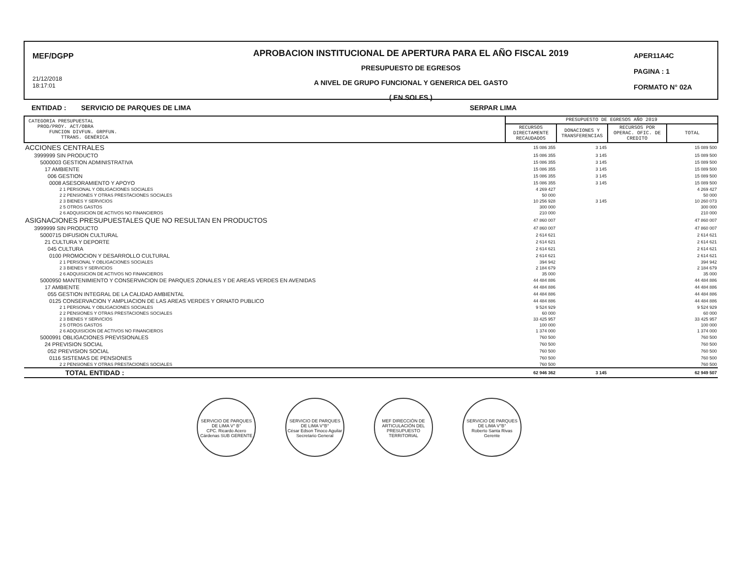MEF/DGPP
21/12/2018
18:17:01
APROBACION INSTITUCIONAL DE APERTURA PARA EL AÑO FISCAL 2019
PRESUPUESTO DE EGRESOS
A NIVEL DE GRUPO FUNCIONAL Y GENERICA DEL GASTO
( EN SOLES )
APER11A4C
PAGINA : 1
FORMATO N° 02A
ENTIDAD : SERVICIO DE PARQUES DE LIMA SERPAR LIMA
| CATEGORIA PRESUPUESTAL PROD/PROY. ACT/OBRA FUNCION DIVFUN. GRPFUN. TTRANS. GENÉRICA | PRESUPUESTO DE EGRESOS AÑO 2019 | | | |
| --- | --- | --- | --- | --- |
| | RECURSOS DIRECTAMENTE RECAUDADOS | DONACIONES Y TRANSFERENCIAS | RECURSOS POR OPERAC. OFIC. DE CREDITO | TOTAL |
| ACCIONES CENTRALES | 15 086 355 | 3 145 | | 15 089 500 |
| 3999999 SIN PRODUCTO | 15 086 355 | 3 145 | | 15 089 500 |
| 5000003 GESTION ADMINISTRATIVA | 15 086 355 | 3 145 | | 15 089 500 |
| 17 AMBIENTE | 15 086 355 | 3 145 | | 15 089 500 |
| 006 GESTION | 15 086 355 | 3 145 | | 15 089 500 |
| 0008 ASESORAMIENTO Y APOYO | 15 086 355 | 3 145 | | 15 089 500 |
| 2 1 PERSONAL Y OBLIGACIONES SOCIALES | 4 269 427 | | | 4 269 427 |
| 2 2 PENSIONES Y OTRAS PRESTACIONES SOCIALES | 50 000 | | | 50 000 |
| 2 3 BIENES Y SERVICIOS | 10 256 928 | 3 145 | | 10 260 073 |
| 2 5 OTROS GASTOS | 300 000 | | | 300 000 |
| 2 6 ADQUISICION DE ACTIVOS NO FINANCIEROS | 210 000 | | | 210 000 |
| ASIGNACIONES PRESUPUESTALES QUE NO RESULTAN EN PRODUCTOS | 47 860 007 | | | 47 860 007 |
| 3999999 SIN PRODUCTO | 47 860 007 | | | 47 860 007 |
| 5000715 DIFUSION CULTURAL | 2 614 621 | | | 2 614 621 |
| 21 CULTURA Y DEPORTE | 2 614 621 | | | 2 614 621 |
| 045 CULTURA | 2 614 621 | | | 2 614 621 |
| 0100 PROMOCION Y DESARROLLO CULTURAL | 2 614 621 | | | 2 614 621 |
| 2 1 PERSONAL Y OBLIGACIONES SOCIALES | 394 942 | | | 394 942 |
| 2 3 BIENES Y SERVICIOS | 2 184 679 | | | 2 184 679 |
| 2 6 ADQUISICION DE ACTIVOS NO FINANCIEROS | 35 000 | | | 35 000 |
| 5000950 MANTENIMIENTO Y CONSERVACION DE PARQUES ZONALES Y DE AREAS VERDES EN AVENIDAS | 44 484 886 | | | 44 484 886 |
| 17 AMBIENTE | 44 484 886 | | | 44 484 886 |
| 055 GESTION INTEGRAL DE LA CALIDAD AMBIENTAL | 44 484 886 | | | 44 484 886 |
| 0125 CONSERVACION Y AMPLIACION DE LAS AREAS VERDES Y ORNATO PUBLICO | 44 484 886 | | | 44 484 886 |
| 2 1 PERSONAL Y OBLIGACIONES SOCIALES | 9 524 929 | | | 9 524 929 |
| 2 2 PENSIONES Y OTRAS PRESTACIONES SOCIALES | 60 000 | | | 60 000 |
| 2 3 BIENES Y SERVICIOS | 33 425 957 | | | 33 425 957 |
| 2 5 OTROS GASTOS | 100 000 | | | 100 000 |
| 2 6 ADQUISICION DE ACTIVOS NO FINANCIEROS | 1 374 000 | | | 1 374 000 |
| 5000991 OBLIGACIONES PREVISIONALES | 760 500 | | | 760 500 |
| 24 PREVISION SOCIAL | 760 500 | | | 760 500 |
| 052 PREVISION SOCIAL | 760 500 | | | 760 500 |
| 0116 SISTEMAS DE PENSIONES | 760 500 | | | 760 500 |
| 2 2 PENSIONES Y OTRAS PRESTACIONES SOCIALES | 760 500 | | | 760 500 |
| TOTAL ENTIDAD : | 62 946 362 | 3 145 | | 62 949 507 |
SERVICIO DE PARQUES DE LIMA V° B°
CPC. Ricardo Acero Cárdenas SUB GERENTE
SERVICIO DE PARQUES DE LIMA V°B°
César Edson Tinoco Aguilar Secretario General
MEF DIRECCIÓN DE ARTICULACIÓN DEL PRESUPUESTO TERRITORIAL
SERVICIO DE PARQUES DE LIMA V°B°
Roberto Santa Rivas Gerente